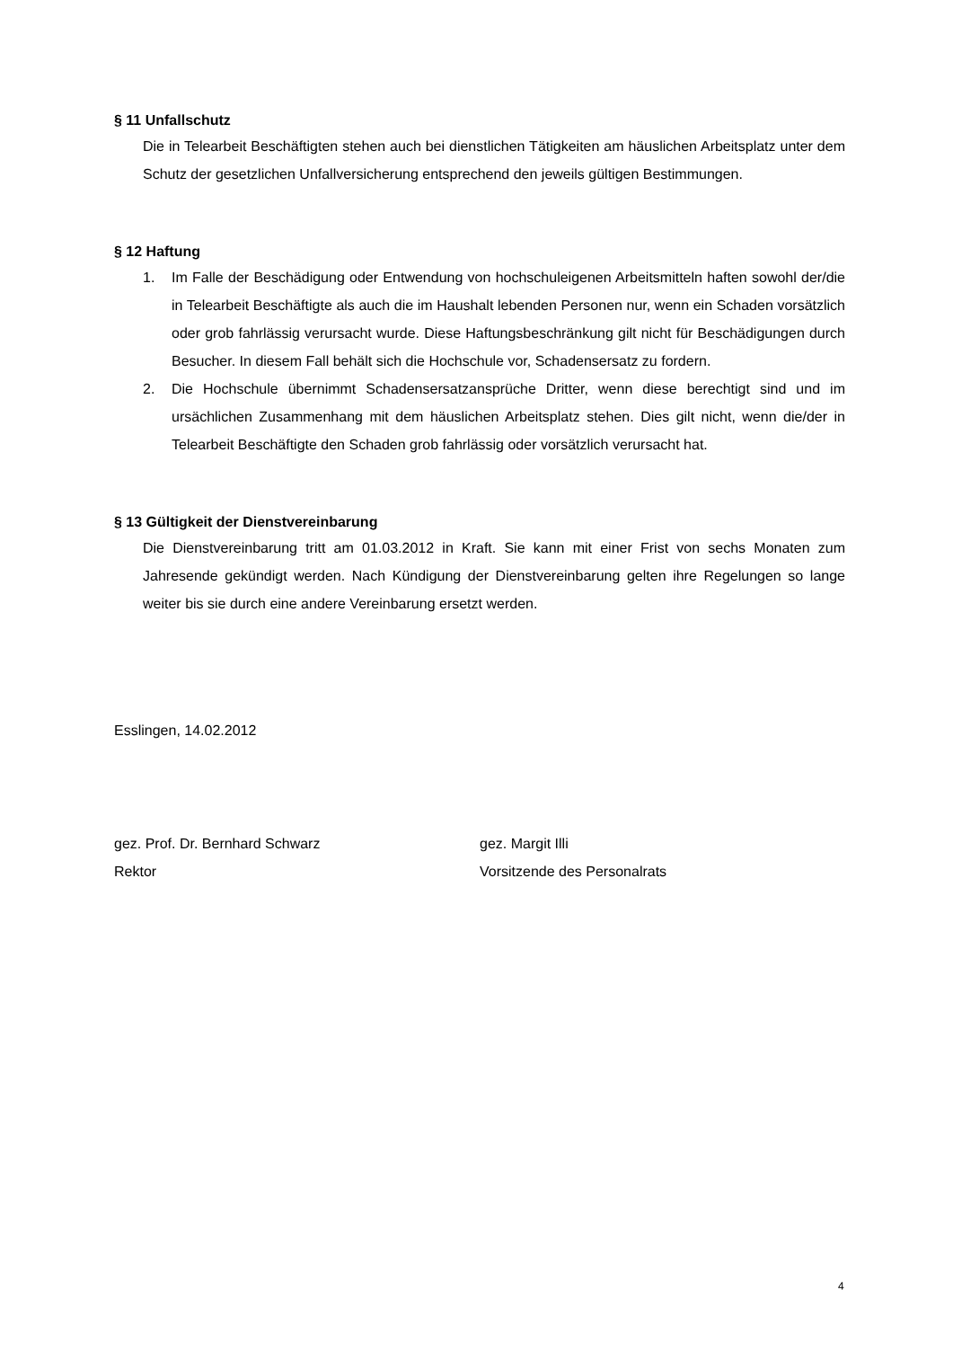§ 11 Unfallschutz
Die in Telearbeit Beschäftigten stehen auch bei dienstlichen Tätigkeiten am häuslichen Arbeitsplatz unter dem Schutz der gesetzlichen Unfallversicherung entsprechend den jeweils gültigen Bestimmungen.
§ 12 Haftung
1. Im Falle der Beschädigung oder Entwendung von hochschuleigenen Arbeitsmitteln haften sowohl der/die in Telearbeit Beschäftigte als auch die im Haushalt lebenden Personen nur, wenn ein Schaden vorsätzlich oder grob fahrlässig verursacht wurde. Diese Haftungsbeschränkung gilt nicht für Beschädigungen durch Besucher. In diesem Fall behält sich die Hochschule vor, Schadensersatz zu fordern.
2. Die Hochschule übernimmt Schadensersatzansprüche Dritter, wenn diese berechtigt sind und im ursächlichen Zusammenhang mit dem häuslichen Arbeitsplatz stehen. Dies gilt nicht, wenn die/der in Telearbeit Beschäftigte den Schaden grob fahrlässig oder vorsätzlich verursacht hat.
§ 13 Gültigkeit der Dienstvereinbarung
Die Dienstvereinbarung tritt am 01.03.2012 in Kraft. Sie kann mit einer Frist von sechs Monaten zum Jahresende gekündigt werden. Nach Kündigung der Dienstvereinbarung gelten ihre Regelungen so lange weiter bis sie durch eine andere Vereinbarung ersetzt werden.
Esslingen, 14.02.2012
gez. Prof. Dr. Bernhard Schwarz
Rektor
gez. Margit Illi
Vorsitzende des Personalrats
4